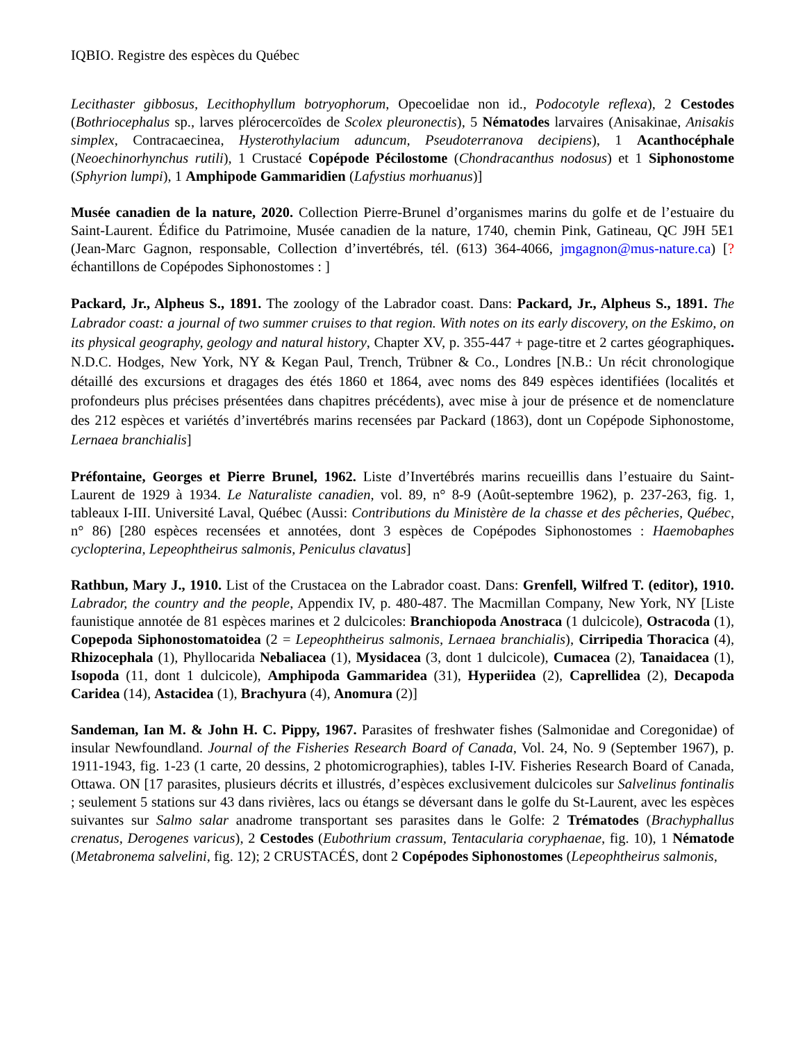IQBIO. Registre des espèces du Québec
Lecithaster gibbosus, Lecithophyllum botryophorum, Opecoelidae non id., Podocotyle reflexa), 2 Cestodes (Bothriocephalus sp., larves plérocercoïdes de Scolex pleuronectis), 5 Nématodes larvaires (Anisakinae, Anisakis simplex, Contracaecinea, Hysterothylacium aduncum, Pseudoterranova decipiens), 1 Acanthocéphale (Neoechinorhynchus rutili), 1 Crustacé Copépode Pécilostome (Chondracanthus nodosus) et 1 Siphonostome (Sphyrion lumpi), 1 Amphipode Gammaridien (Lafystius morhuanus)]
Musée canadien de la nature, 2020. Collection Pierre-Brunel d’organismes marins du golfe et de l’estuaire du Saint-Laurent. Édifice du Patrimoine, Musée canadien de la nature, 1740, chemin Pink, Gatineau, QC J9H 5E1 (Jean-Marc Gagnon, responsable, Collection d’invertébrés, tél. (613) 364-4066, jmgagnon@mus-nature.ca) [? échantillons de Copépodes Siphonostomes : ]
Packard, Jr., Alpheus S., 1891. The zoology of the Labrador coast. Dans: Packard, Jr., Alpheus S., 1891. The Labrador coast: a journal of two summer cruises to that region. With notes on its early discovery, on the Eskimo, on its physical geography, geology and natural history, Chapter XV, p. 355-447 + page-titre et 2 cartes géographiques. N.D.C. Hodges, New York, NY & Kegan Paul, Trench, Trübner & Co., Londres [N.B.: Un récit chronologique détaillé des excursions et dragages des étés 1860 et 1864, avec noms des 849 espèces identifiées (localités et profondeurs plus précises présentées dans chapitres précédents), avec mise à jour de présence et de nomenclature des 212 espèces et variétés d’invertébrés marins recensées par Packard (1863), dont un Copépode Siphonostome, Lernaea branchialis]
Préfontaine, Georges et Pierre Brunel, 1962. Liste d’Invertébrés marins recueillis dans l’estuaire du Saint-Laurent de 1929 à 1934. Le Naturaliste canadien, vol. 89, n° 8-9 (Août-septembre 1962), p. 237-263, fig. 1, tableaux I-III. Université Laval, Québec (Aussi: Contributions du Ministère de la chasse et des pêcheries, Québec, n° 86) [280 espèces recensées et annotées, dont 3 espèces de Copépodes Siphonostomes : Haemobaphes cyclopterina, Lepeophtheirus salmonis, Peniculus clavatus]
Rathbun, Mary J., 1910. List of the Crustacea on the Labrador coast. Dans: Grenfell, Wilfred T. (editor), 1910. Labrador, the country and the people, Appendix IV, p. 480-487. The Macmillan Company, New York, NY [Liste faunistique annotée de 81 espèces marines et 2 dulcicoles: Branchiopoda Anostraca (1 dulcicole), Ostracoda (1), Copepoda Siphonostomatoidea (2 = Lepeophtheirus salmonis, Lernaea branchialis), Cirripedia Thoracica (4), Rhizocephala (1), Phyllocarida Nebaliacea (1), Mysidacea (3, dont 1 dulcicole), Cumacea (2), Tanaidacea (1), Isopoda (11, dont 1 dulcicole), Amphipoda Gammaridea (31), Hyperiidea (2), Caprellidea (2), Decapoda Caridea (14), Astacidea (1), Brachyura (4), Anomura (2)]
Sandeman, Ian M. & John H. C. Pippy, 1967. Parasites of freshwater fishes (Salmonidae and Coregonidae) of insular Newfoundland. Journal of the Fisheries Research Board of Canada, Vol. 24, No. 9 (September 1967), p. 1911-1943, fig. 1-23 (1 carte, 20 dessins, 2 photomicrographies), tables I-IV. Fisheries Research Board of Canada, Ottawa. ON [17 parasites, plusieurs décrits et illustrés, d’espèces exclusivement dulcicoles sur Salvelinus fontinalis ; seulement 5 stations sur 43 dans rivières, lacs ou étangs se déversant dans le golfe du St-Laurent, avec les espèces suivantes sur Salmo salar anadrome transportant ses parasites dans le Golfe: 2 Trématodes (Brachyphallus crenatus, Derogenes varicus), 2 Cestodes (Eubothrium crassum, Tentacularia coryphaenae, fig. 10), 1 Nématode (Metabronema salvelini, fig. 12); 2 CRUSTACÉS, dont 2 Copépodes Siphonostomes (Lepeophtheirus salmonis,